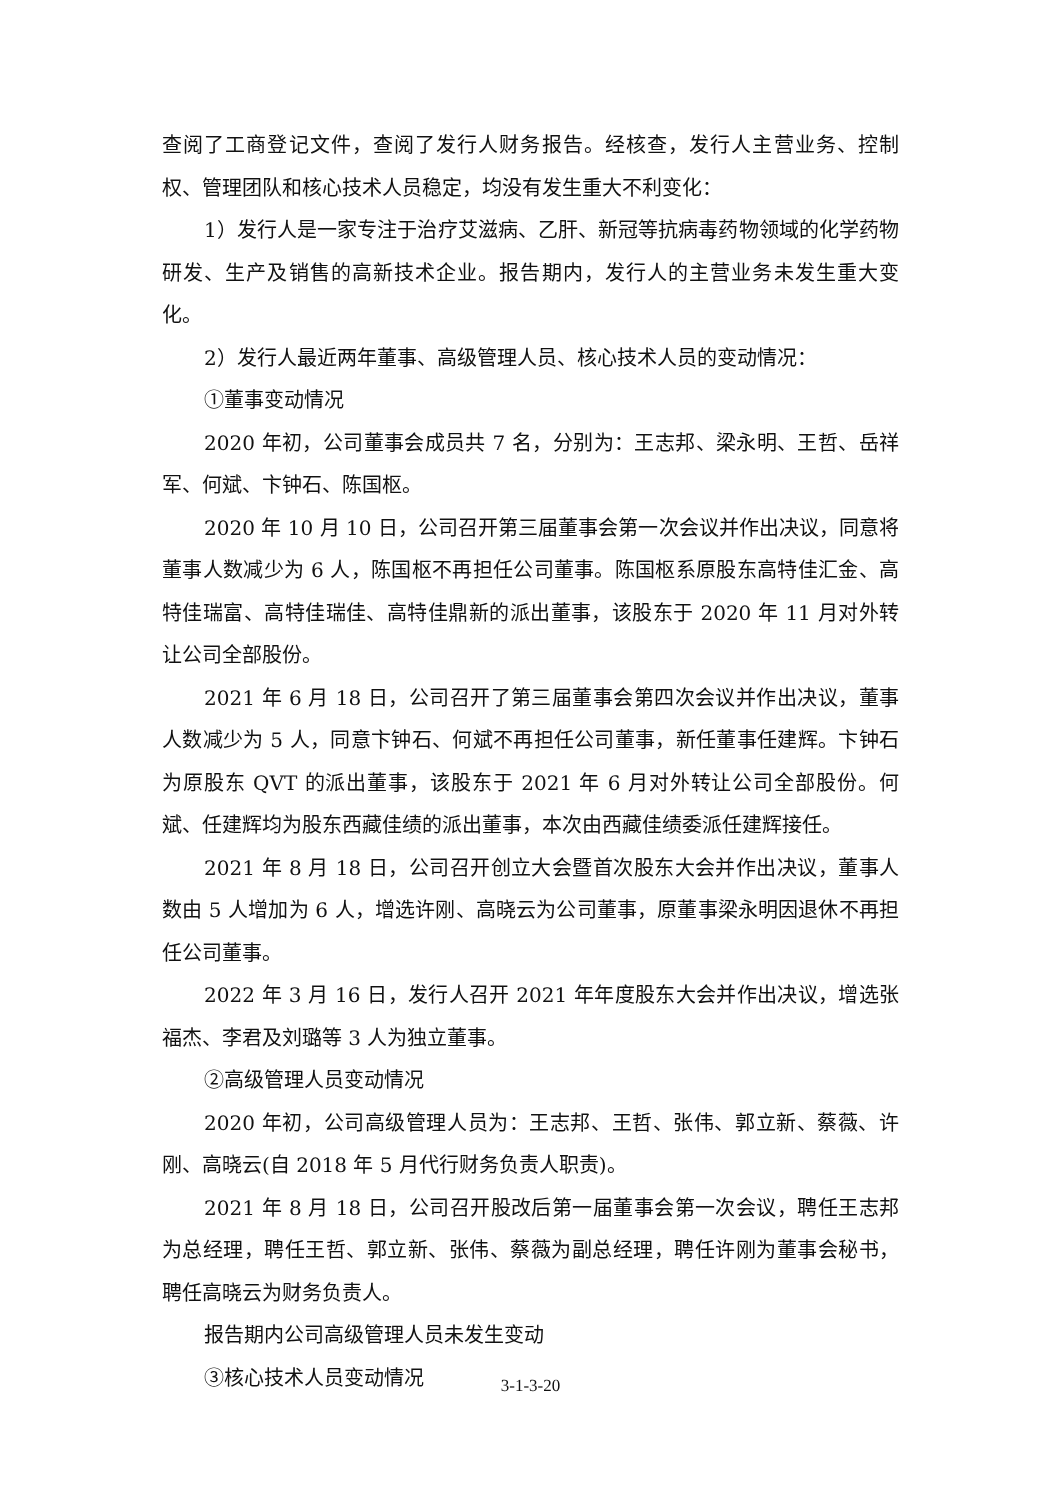查阅了工商登记文件，查阅了发行人财务报告。经核查，发行人主营业务、控制权、管理团队和核心技术人员稳定，均没有发生重大不利变化：
1）发行人是一家专注于治疗艾滋病、乙肝、新冠等抗病毒药物领域的化学药物研发、生产及销售的高新技术企业。报告期内，发行人的主营业务未发生重大变化。
2）发行人最近两年董事、高级管理人员、核心技术人员的变动情况：
①董事变动情况
2020 年初，公司董事会成员共 7 名，分别为：王志邦、梁永明、王哲、岳祥军、何斌、卞钟石、陈国枢。
2020 年 10 月 10 日，公司召开第三届董事会第一次会议并作出决议，同意将董事人数减少为 6 人，陈国枢不再担任公司董事。陈国枢系原股东高特佳汇金、高特佳瑞富、高特佳瑞佳、高特佳鼎新的派出董事，该股东于 2020 年 11 月对外转让公司全部股份。
2021 年 6 月 18 日，公司召开了第三届董事会第四次会议并作出决议，董事人数减少为 5 人，同意卞钟石、何斌不再担任公司董事，新任董事任建辉。卞钟石为原股东 QVT 的派出董事，该股东于 2021 年 6 月对外转让公司全部股份。何斌、任建辉均为股东西藏佳绩的派出董事，本次由西藏佳绩委派任建辉接任。
2021 年 8 月 18 日，公司召开创立大会暨首次股东大会并作出决议，董事人数由 5 人增加为 6 人，增选许刚、高晓云为公司董事，原董事梁永明因退休不再担任公司董事。
2022 年 3 月 16 日，发行人召开 2021 年年度股东大会并作出决议，增选张福杰、李君及刘璐等 3 人为独立董事。
②高级管理人员变动情况
2020 年初，公司高级管理人员为：王志邦、王哲、张伟、郭立新、蔡薇、许刚、高晓云(自 2018 年 5 月代行财务负责人职责)。
2021 年 8 月 18 日，公司召开股改后第一届董事会第一次会议，聘任王志邦为总经理，聘任王哲、郭立新、张伟、蔡薇为副总经理，聘任许刚为董事会秘书，聘任高晓云为财务负责人。
报告期内公司高级管理人员未发生变动
③核心技术人员变动情况
3-1-3-20